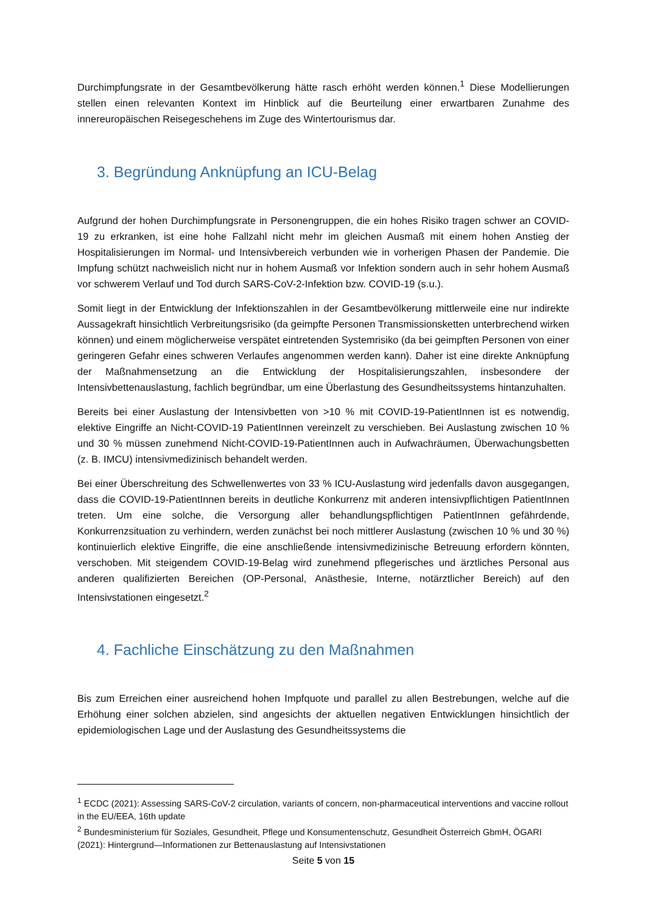Durchimpfungsrate in der Gesamtbevölkerung hätte rasch erhöht werden können.<sup>1</sup> Diese Modellierungen stellen einen relevanten Kontext im Hinblick auf die Beurteilung einer erwartbaren Zunahme des innereuropäischen Reisegeschehens im Zuge des Wintertourismus dar.
3. Begründung Anknüpfung an ICU-Belag
Aufgrund der hohen Durchimpfungsrate in Personengruppen, die ein hohes Risiko tragen schwer an COVID-19 zu erkranken, ist eine hohe Fallzahl nicht mehr im gleichen Ausmaß mit einem hohen Anstieg der Hospitalisierungen im Normal- und Intensivbereich verbunden wie in vorherigen Phasen der Pandemie. Die Impfung schützt nachweislich nicht nur in hohem Ausmaß vor Infektion sondern auch in sehr hohem Ausmaß vor schwerem Verlauf und Tod durch SARS-CoV-2-Infektion bzw. COVID-19 (s.u.).
Somit liegt in der Entwicklung der Infektionszahlen in der Gesamtbevölkerung mittlerweile eine nur indirekte Aussagekraft hinsichtlich Verbreitungsrisiko (da geimpfte Personen Transmissionsketten unterbrechend wirken können) und einem möglicherweise verspätet eintretenden Systemrisiko (da bei geimpften Personen von einer geringeren Gefahr eines schweren Verlaufes angenommen werden kann). Daher ist eine direkte Anknüpfung der Maßnahmensetzung an die Entwicklung der Hospitalisierungszahlen, insbesondere der Intensivbettenauslastung, fachlich begründbar, um eine Überlastung des Gesundheitssystems hintanzuhalten.
Bereits bei einer Auslastung der Intensivbetten von >10 % mit COVID-19-PatientInnen ist es notwendig, elektive Eingriffe an Nicht-COVID-19 PatientInnen vereinzelt zu verschieben. Bei Auslastung zwischen 10 % und 30 % müssen zunehmend Nicht-COVID-19-PatientInnen auch in Aufwachräumen, Überwachungsbetten (z. B. IMCU) intensivmedizinisch behandelt werden.
Bei einer Überschreitung des Schwellenwertes von 33 % ICU-Auslastung wird jedenfalls davon ausgegangen, dass die COVID-19-PatientInnen bereits in deutliche Konkurrenz mit anderen intensivpflichtigen PatientInnen treten. Um eine solche, die Versorgung aller behandlungspflichtigen PatientInnen gefährdende, Konkurrenzsituation zu verhindern, werden zunächst bei noch mittlerer Auslastung (zwischen 10 % und 30 %) kontinuierlich elektive Eingriffe, die eine anschließende intensivmedizinische Betreuung erfordern könnten, verschoben. Mit steigendem COVID-19-Belag wird zunehmend pflegerisches und ärztliches Personal aus anderen qualifizierten Bereichen (OP-Personal, Anästhesie, Interne, notärztlicher Bereich) auf den Intensivstationen eingesetzt.<sup>2</sup>
4. Fachliche Einschätzung zu den Maßnahmen
Bis zum Erreichen einer ausreichend hohen Impfquote und parallel zu allen Bestrebungen, welche auf die Erhöhung einer solchen abzielen, sind angesichts der aktuellen negativen Entwicklungen hinsichtlich der epidemiologischen Lage und der Auslastung des Gesundheitssystems die
<sup>1</sup> ECDC (2021): Assessing SARS-CoV-2 circulation, variants of concern, non-pharmaceutical interventions and vaccine rollout in the EU/EEA, 16th update
<sup>2</sup> Bundesministerium für Soziales, Gesundheit, Pflege und Konsumentenschutz, Gesundheit Österreich GbmH, ÖGARI (2021): Hintergrund—Informationen zur Bettenauslastung auf Intensivstationen
Seite 5 von 15